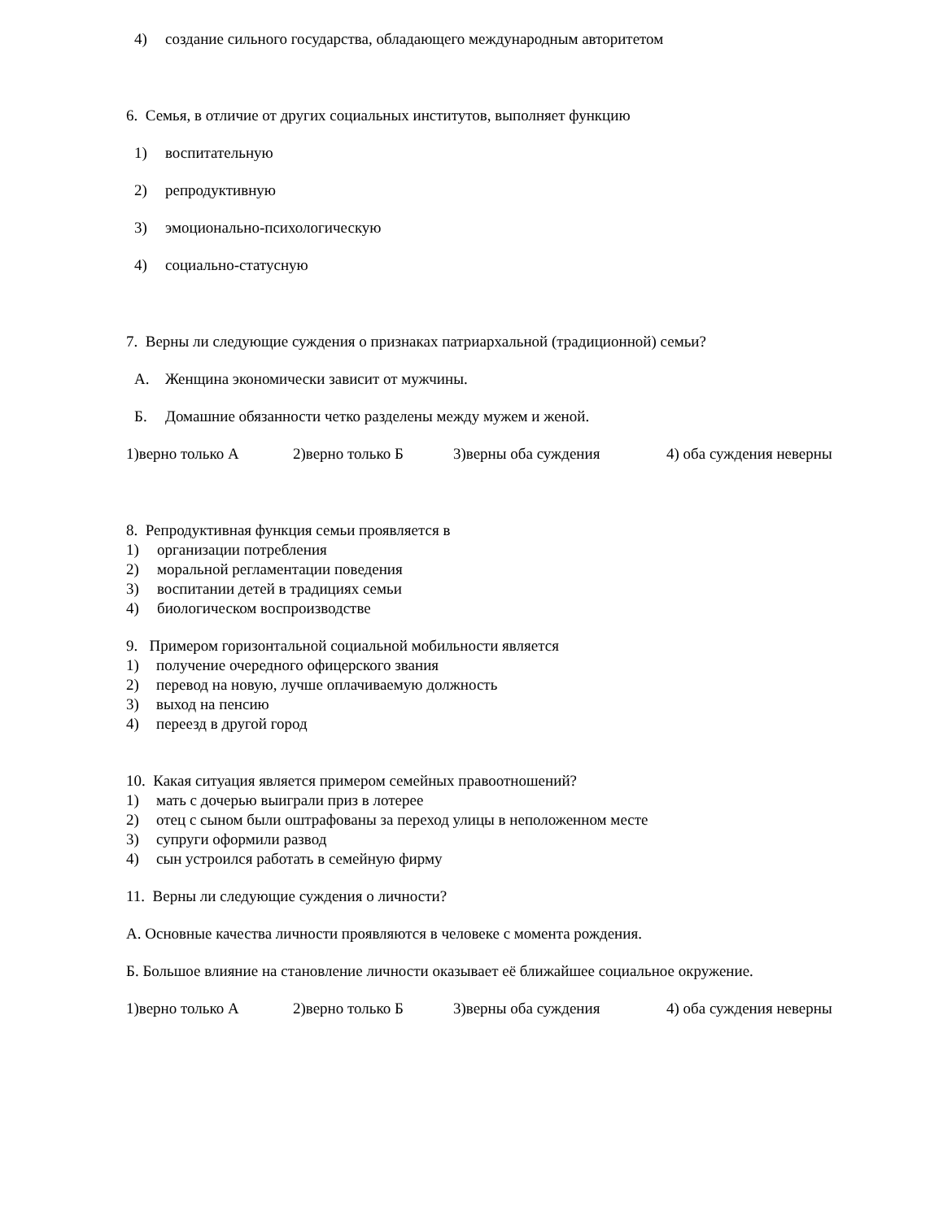4) создание сильного государства, обладающего международным авторитетом
6. Семья, в отличие от других социальных институтов, выполняет функцию
1) воспитательную
2) репродуктивную
3) эмоционально-психологическую
4) социально-статусную
7. Верны ли следующие суждения о признаках патриархальной (традиционной) семьи?
А. Женщина экономически зависит от мужчины.
Б. Домашние обязанности четко разделены между мужем и женой.
1)верно только А 2)верно только Б 3)верны оба суждения 4) оба суждения неверны
8. Репродуктивная функция семьи проявляется в
1) организации потребления
2) моральной регламентации поведения
3) воспитании детей в традициях семьи
4) биологическом воспроизводстве
9. Примером горизонтальной социальной мобильности является
1) получение очередного офицерского звания
2) перевод на новую, лучше оплачиваемую должность
3) выход на пенсию
4) переезд в другой город
10. Какая ситуация является примером семейных правоотношений?
1) мать с дочерью выиграли приз в лотерее
2) отец с сыном были оштрафованы за переход улицы в неположенном месте
3) супруги оформили развод
4) сын устроился работать в семейную фирму
11. Верны ли следующие суждения о личности?
А. Основные качества личности проявляются в человеке с момента рождения.
Б. Большое влияние на становление личности оказывает её ближайшее социальное окружение.
1)верно только А 2)верно только Б 3)верны оба суждения 4) оба суждения неверны